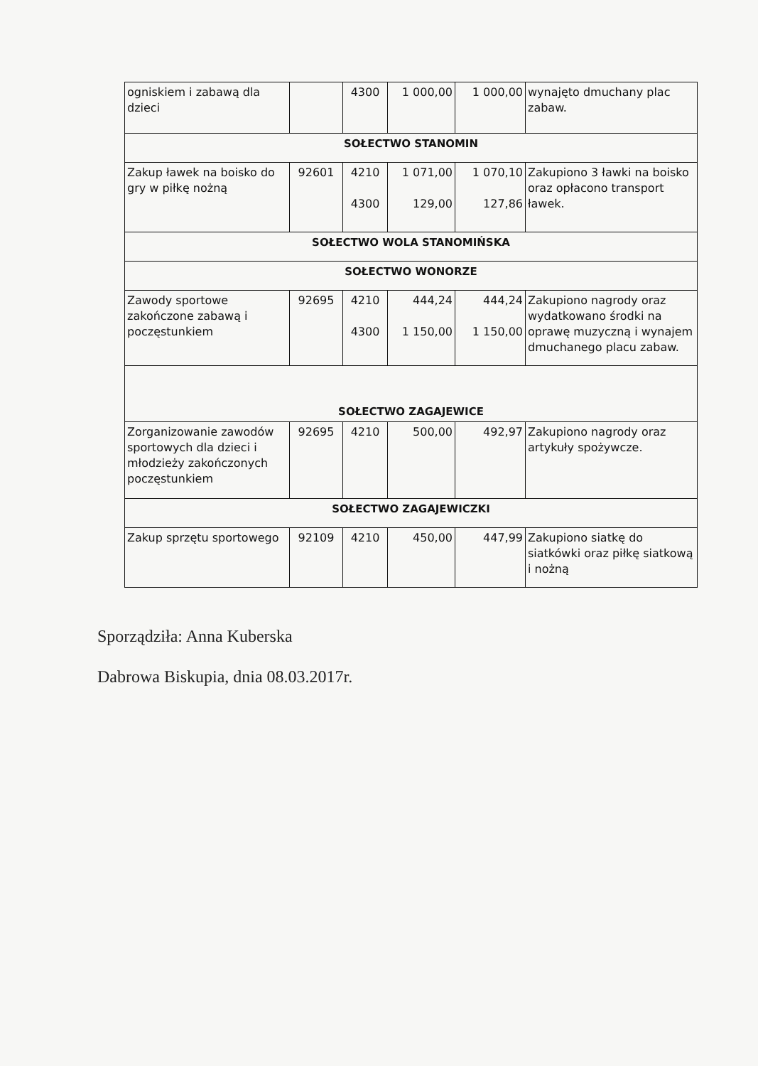| ogniskiem i zabawą dla dzieci | | 4300 | 1 000,00 | 1 000,00 | wynajęto dmuchany plac zabaw. |
| SOŁECTWO STANOMIN | | | | | |
| Zakup ławek na boisko do gry w piłkę nożną | 92601 | 4210 4300 | 1 071,00 129,00 | 1 070,10 127,86 | Zakupiono 3 ławki na boisko oraz opłacono transport ławek. |
| SOŁECTWO WOLA STANOMIŃSKA | | | | | |
| SOŁECTWO WONORZE | | | | | |
| Zawody sportowe zakończone zabawą i poczęstunkiem | 92695 | 4210 4300 | 444,24 1 150,00 | 444,24 1 150,00 | Zakupiono nagrody oraz wydatkowano środki na oprawę muzyczną i wynajem dmuchanego placu zabaw. |
| SOŁECTWO ZAGAJEWICE | | | | | |
| Zorganizowanie zawodów sportowych dla dzieci i młodzieży zakończonych poczęstunkiem | 92695 | 4210 | 500,00 | 492,97 | Zakupiono nagrody oraz artykuły spożywcze. |
| SOŁECTWO ZAGAJEWICZKI | | | | | |
| Zakup sprzętu sportowego | 92109 | 4210 | 450,00 | 447,99 | Zakupiono siatkę do siatkówki oraz piłkę siatkową i nożną |
Sporządziła: Anna Kuberska
Dabrowa Biskupia, dnia 08.03.2017r.